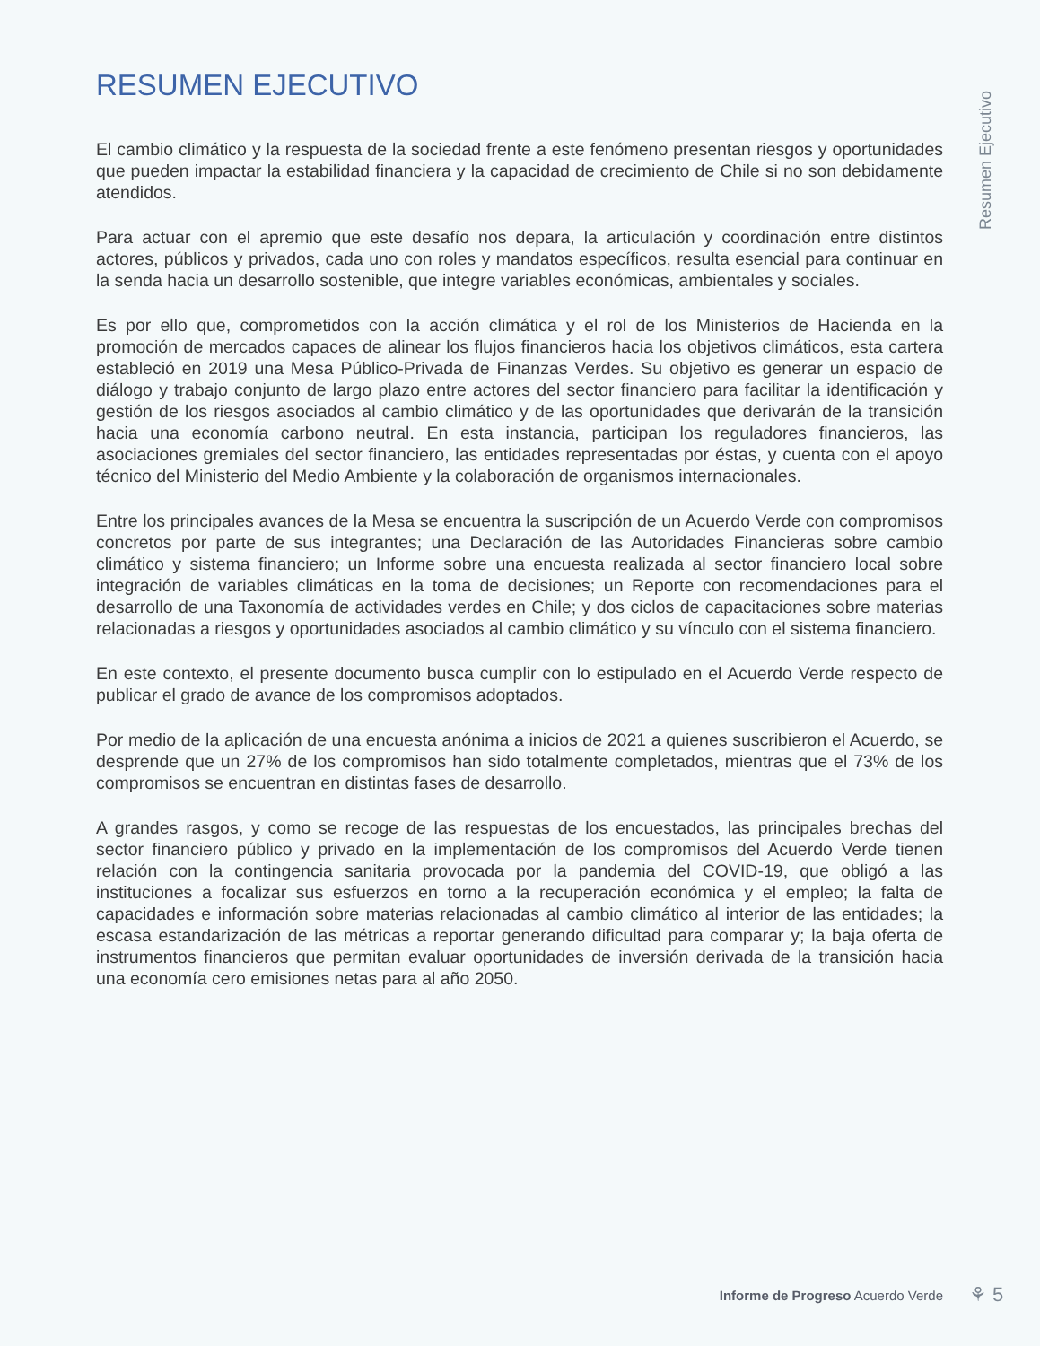Resumen Ejecutivo
RESUMEN EJECUTIVO
El cambio climático y la respuesta de la sociedad frente a este fenómeno presentan riesgos y oportunidades que pueden impactar la estabilidad financiera y la capacidad de crecimiento de Chile si no son debidamente atendidos.
Para actuar con el apremio que este desafío nos depara, la articulación y coordinación entre distintos actores, públicos y privados, cada uno con roles y mandatos específicos, resulta esencial para continuar en la senda hacia un desarrollo sostenible, que integre variables económicas, ambientales y sociales.
Es por ello que, comprometidos con la acción climática y el rol de los Ministerios de Hacienda en la promoción de mercados capaces de alinear los flujos financieros hacia los objetivos climáticos, esta cartera estableció en 2019 una Mesa Público-Privada de Finanzas Verdes. Su objetivo es generar un espacio de diálogo y trabajo conjunto de largo plazo entre actores del sector financiero para facilitar la identificación y gestión de los riesgos asociados al cambio climático y de las oportunidades que derivarán de la transición hacia una economía carbono neutral. En esta instancia, participan los reguladores financieros, las asociaciones gremiales del sector financiero, las entidades representadas por éstas, y cuenta con el apoyo técnico del Ministerio del Medio Ambiente y la colaboración de organismos internacionales.
Entre los principales avances de la Mesa se encuentra la suscripción de un Acuerdo Verde con compromisos concretos por parte de sus integrantes; una Declaración de las Autoridades Financieras sobre cambio climático y sistema financiero; un Informe sobre una encuesta realizada al sector financiero local sobre integración de variables climáticas en la toma de decisiones; un Reporte con recomendaciones para el desarrollo de una Taxonomía de actividades verdes en Chile; y dos ciclos de capacitaciones sobre materias relacionadas a riesgos y oportunidades asociados al cambio climático y su vínculo con el sistema financiero.
En este contexto, el presente documento busca cumplir con lo estipulado en el Acuerdo Verde respecto de publicar el grado de avance de los compromisos adoptados.
Por medio de la aplicación de una encuesta anónima a inicios de 2021 a quienes suscribieron el Acuerdo, se desprende que un 27% de los compromisos han sido totalmente completados, mientras que el 73% de los compromisos se encuentran en distintas fases de desarrollo.
A grandes rasgos, y como se recoge de las respuestas de los encuestados, las principales brechas del sector financiero público y privado en la implementación de los compromisos del Acuerdo Verde tienen relación con la contingencia sanitaria provocada por la pandemia del COVID-19, que obligó a las instituciones a focalizar sus esfuerzos en torno a la recuperación económica y el empleo; la falta de capacidades e información sobre materias relacionadas al cambio climático al interior de las entidades; la escasa estandarización de las métricas a reportar generando dificultad para comparar y; la baja oferta de instrumentos financieros que permitan evaluar oportunidades de inversión derivada de la transición hacia una economía cero emisiones netas para al año 2050.
Informe de Progreso Acuerdo Verde ⚘ 5